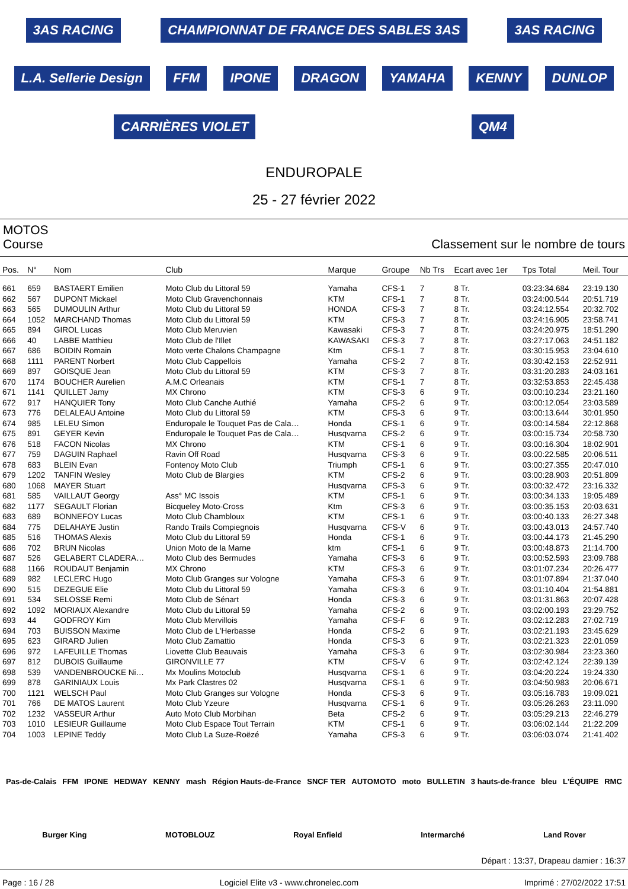3AS RACING CHAMPIONNAT DE FRANCE DES SABLES 3AS 3AS RACING L.A. Sellerie Design FFM IPONE DRAGON YAMAHA KENNY DUNLOP CARRIÈRES VIOLET QM4
ENDUROPALE
25 - 27 février 2022
MOTOS
Course Classement sur le nombre de tours
| Pos. | N° | Nom | Club | Marque | Groupe | Nb Trs | Ecart avec 1er | Tps Total | Meil. Tour |
| --- | --- | --- | --- | --- | --- | --- | --- | --- | --- |
| 661 | 659 | BASTAERT Emilien | Moto Club du Littoral 59 | Yamaha | CFS-1 | 7 | 8 Tr. | 03:23:34.684 | 23:19.130 |
| 662 | 567 | DUPONT Mickael | Moto Club Gravenchonnais | KTM | CFS-1 | 7 | 8 Tr. | 03:24:00.544 | 20:51.719 |
| 663 | 565 | DUMOULIN Arthur | Moto Club du Littoral 59 | HONDA | CFS-3 | 7 | 8 Tr. | 03:24:12.554 | 20:32.702 |
| 664 | 1052 | MARCHAND Thomas | Moto Club du Littoral 59 | KTM | CFS-3 | 7 | 8 Tr. | 03:24:16.905 | 23:58.741 |
| 665 | 894 | GIROL Lucas | Moto Club Meruvien | Kawasaki | CFS-3 | 7 | 8 Tr. | 03:24:20.975 | 18:51.290 |
| 666 | 40 | LABBE Matthieu | Moto Club de l'Illet | KAWASAKI | CFS-3 | 7 | 8 Tr. | 03:27:17.063 | 24:51.182 |
| 667 | 686 | BOIDIN Romain | Moto verte Chalons Champagne | Ktm | CFS-1 | 7 | 8 Tr. | 03:30:15.953 | 23:04.610 |
| 668 | 1111 | PARENT Norbert | Moto Club Cappellois | Yamaha | CFS-2 | 7 | 8 Tr. | 03:30:42.153 | 22:52.911 |
| 669 | 897 | GOISQUE Jean | Moto Club du Littoral 59 | KTM | CFS-3 | 7 | 8 Tr. | 03:31:20.283 | 24:03.161 |
| 670 | 1174 | BOUCHER Aurelien | A.M.C Orleanais | KTM | CFS-1 | 7 | 8 Tr. | 03:32:53.853 | 22:45.438 |
| 671 | 1141 | QUILLET Jamy | MX Chrono | KTM | CFS-3 | 6 | 9 Tr. | 03:00:10.234 | 23:21.160 |
| 672 | 917 | HANQUIER Tony | Moto Club Canche Authié | Yamaha | CFS-2 | 6 | 9 Tr. | 03:00:12.054 | 23:03.589 |
| 673 | 776 | DELALEAU Antoine | Moto Club du Littoral 59 | KTM | CFS-3 | 6 | 9 Tr. | 03:00:13.644 | 30:01.950 |
| 674 | 985 | LELEU Simon | Enduropale le Touquet Pas de Cala… | Honda | CFS-1 | 6 | 9 Tr. | 03:00:14.584 | 22:12.868 |
| 675 | 891 | GEYER Kevin | Enduropale le Touquet Pas de Cala… | Husqvarna | CFS-2 | 6 | 9 Tr. | 03:00:15.734 | 20:58.730 |
| 676 | 518 | FACON Nicolas | MX Chrono | KTM | CFS-1 | 6 | 9 Tr. | 03:00:16.304 | 18:02.901 |
| 677 | 759 | DAGUIN Raphael | Ravin Off Road | Husqvarna | CFS-3 | 6 | 9 Tr. | 03:00:22.585 | 20:06.511 |
| 678 | 683 | BLEIN Evan | Fontenoy Moto Club | Triumph | CFS-1 | 6 | 9 Tr. | 03:00:27.355 | 20:47.010 |
| 679 | 1202 | TANFIN Wesley | Moto Club de Blargies | KTM | CFS-2 | 6 | 9 Tr. | 03:00:28.903 | 20:51.809 |
| 680 | 1068 | MAYER Stuart | | Husqvarna | CFS-3 | 6 | 9 Tr. | 03:00:32.472 | 23:16.332 |
| 681 | 585 | VAILLAUT Georgy | Ass° MC Issois | KTM | CFS-1 | 6 | 9 Tr. | 03:00:34.133 | 19:05.489 |
| 682 | 1177 | SEGAULT Florian | Bicqueley Moto-Cross | Ktm | CFS-3 | 6 | 9 Tr. | 03:00:35.153 | 20:03.631 |
| 683 | 689 | BONNEFOY Lucas | Moto Club Chambloux | KTM | CFS-1 | 6 | 9 Tr. | 03:00:40.133 | 26:27.348 |
| 684 | 775 | DELAHAYE Justin | Rando Trails Compiegnois | Husqvarna | CFS-V | 6 | 9 Tr. | 03:00:43.013 | 24:57.740 |
| 685 | 516 | THOMAS Alexis | Moto Club du Littoral 59 | Honda | CFS-1 | 6 | 9 Tr. | 03:00:44.173 | 21:45.290 |
| 686 | 702 | BRUN Nicolas | Union Moto de la Marne | ktm | CFS-1 | 6 | 9 Tr. | 03:00:48.873 | 21:14.700 |
| 687 | 526 | GELABERT CLADERA… | Moto Club des Bermudes | Yamaha | CFS-3 | 6 | 9 Tr. | 03:00:52.593 | 23:09.788 |
| 688 | 1166 | ROUDAUT Benjamin | MX Chrono | KTM | CFS-3 | 6 | 9 Tr. | 03:01:07.234 | 20:26.477 |
| 689 | 982 | LECLERC Hugo | Moto Club Granges sur Vologne | Yamaha | CFS-3 | 6 | 9 Tr. | 03:01:07.894 | 21:37.040 |
| 690 | 515 | DEZEGUE Elie | Moto Club du Littoral 59 | Yamaha | CFS-3 | 6 | 9 Tr. | 03:01:10.404 | 21:54.881 |
| 691 | 534 | SELOSSE Remi | Moto Club de Sénart | Honda | CFS-3 | 6 | 9 Tr. | 03:01:31.863 | 20:07.428 |
| 692 | 1092 | MORIAUX Alexandre | Moto Club du Littoral 59 | Yamaha | CFS-2 | 6 | 9 Tr. | 03:02:00.193 | 23:29.752 |
| 693 | 44 | GODFROY Kim | Moto Club Mervillois | Yamaha | CFS-F | 6 | 9 Tr. | 03:02:12.283 | 27:02.719 |
| 694 | 703 | BUISSON Maxime | Moto Club de L'Herbasse | Honda | CFS-2 | 6 | 9 Tr. | 03:02:21.193 | 23:45.629 |
| 695 | 623 | GIRARD Julien | Moto Club Zamattio | Honda | CFS-3 | 6 | 9 Tr. | 03:02:21.323 | 22:01.059 |
| 696 | 972 | LAFEUILLE Thomas | Liovette Club Beauvais | Yamaha | CFS-3 | 6 | 9 Tr. | 03:02:30.984 | 23:23.360 |
| 697 | 812 | DUBOIS Guillaume | GIRONVILLE 77 | KTM | CFS-V | 6 | 9 Tr. | 03:02:42.124 | 22:39.139 |
| 698 | 539 | VANDENBROUCKE Ni… | Mx Moulins Motoclub | Husqvarna | CFS-1 | 6 | 9 Tr. | 03:04:20.224 | 19:24.330 |
| 699 | 878 | GARINIAUX Louis | Mx Park Clastres 02 | Husqvarna | CFS-1 | 6 | 9 Tr. | 03:04:50.983 | 20:06.671 |
| 700 | 1121 | WELSCH Paul | Moto Club Granges sur Vologne | Honda | CFS-3 | 6 | 9 Tr. | 03:05:16.783 | 19:09.021 |
| 701 | 766 | DE MATOS Laurent | Moto Club Yzeure | Husqvarna | CFS-1 | 6 | 9 Tr. | 03:05:26.263 | 23:11.090 |
| 702 | 1232 | VASSEUR Arthur | Auto Moto Club Morbihan | Beta | CFS-2 | 6 | 9 Tr. | 03:05:29.213 | 22:46.279 |
| 703 | 1010 | LESIEUR Guillaume | Moto Club Espace Tout Terrain | KTM | CFS-1 | 6 | 9 Tr. | 03:06:02.144 | 21:22.209 |
| 704 | 1003 | LEPINE Teddy | Moto Club La Suze-Roëzé | Yamaha | CFS-3 | 6 | 9 Tr. | 03:06:03.074 | 21:41.402 |
Pas-de-Calais FFM IPONE HEDWAY KENNY mash Région Hauts-de-France SNCF TER AUTOMOTO moto BULLETIN 3 hauts-de-france bleu L'ÉQUIPE RMC Burger King MOTOBLOUZ Royal Enfield Intermarché Land Rover
Départ : 13:37, Drapeau damier : 16:37
Page : 16 / 28 Logiciel Elite v3 - www.chronelec.com Imprimé : 27/02/2022 17:51